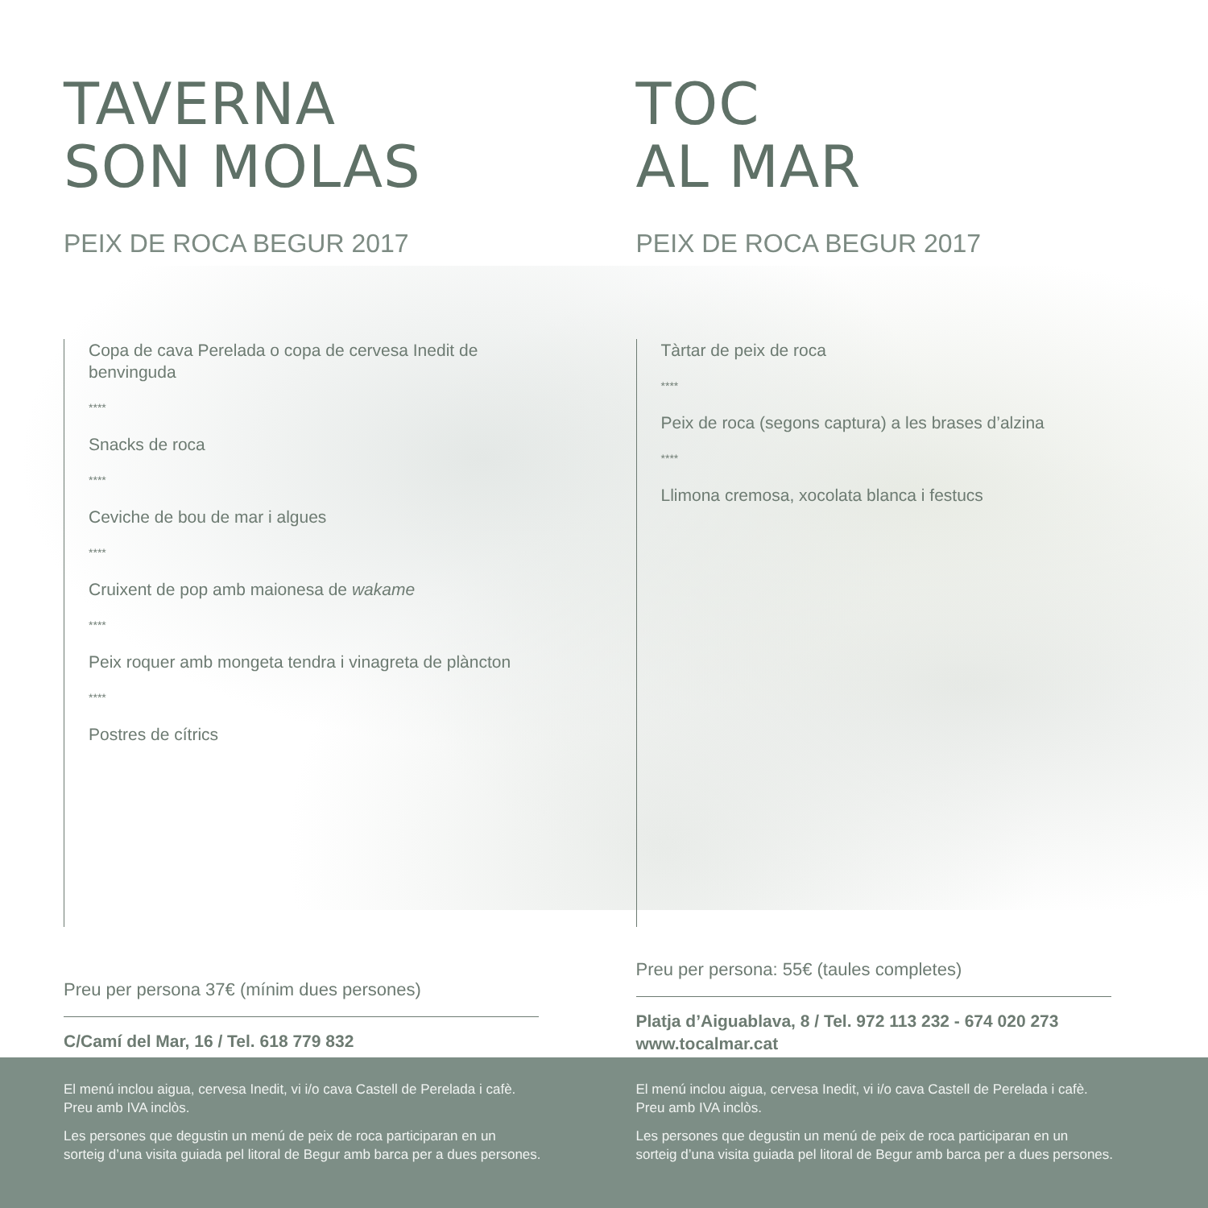TAVERNA
SON MOLAS
PEIX DE ROCA BEGUR 2017
Copa de cava Perelada o copa de cervesa Inedit de benvinguda
****
Snacks de roca
****
Ceviche de bou de mar i algues
****
Cruixent de pop amb maionesa de wakame
****
Peix roquer amb mongeta tendra i vinagreta de plàncton
****
Postres de cítrics
Preu per persona 37€ (mínim dues persones)
C/Camí del Mar, 16 / Tel. 618 779 832
TOC
AL MAR
PEIX DE ROCA BEGUR 2017
Tàrtar de peix de roca
****
Peix de roca (segons captura) a les brases d’alzina
****
Llimona cremosa, xocolata blanca i festucs
Preu per persona: 55€ (taules completes)
Platja d’Aiguablava, 8 / Tel. 972 113 232 - 674 020 273
www.tocalmar.cat
El menú inclou aigua, cervesa Inedit, vi i/o cava Castell de Perelada i cafè.
Preu amb IVA inclòs.
Les persones que degustin un menú de peix de roca participaran en un
sorteig d’una visita guiada pel litoral de Begur amb barca per a dues persones.
El menú inclou aigua, cervesa Inedit, vi i/o cava Castell de Perelada i cafè.
Preu amb IVA inclòs.
Les persones que degustin un menú de peix de roca participaran en un
sorteig d’una visita guiada pel litoral de Begur amb barca per a dues persones.